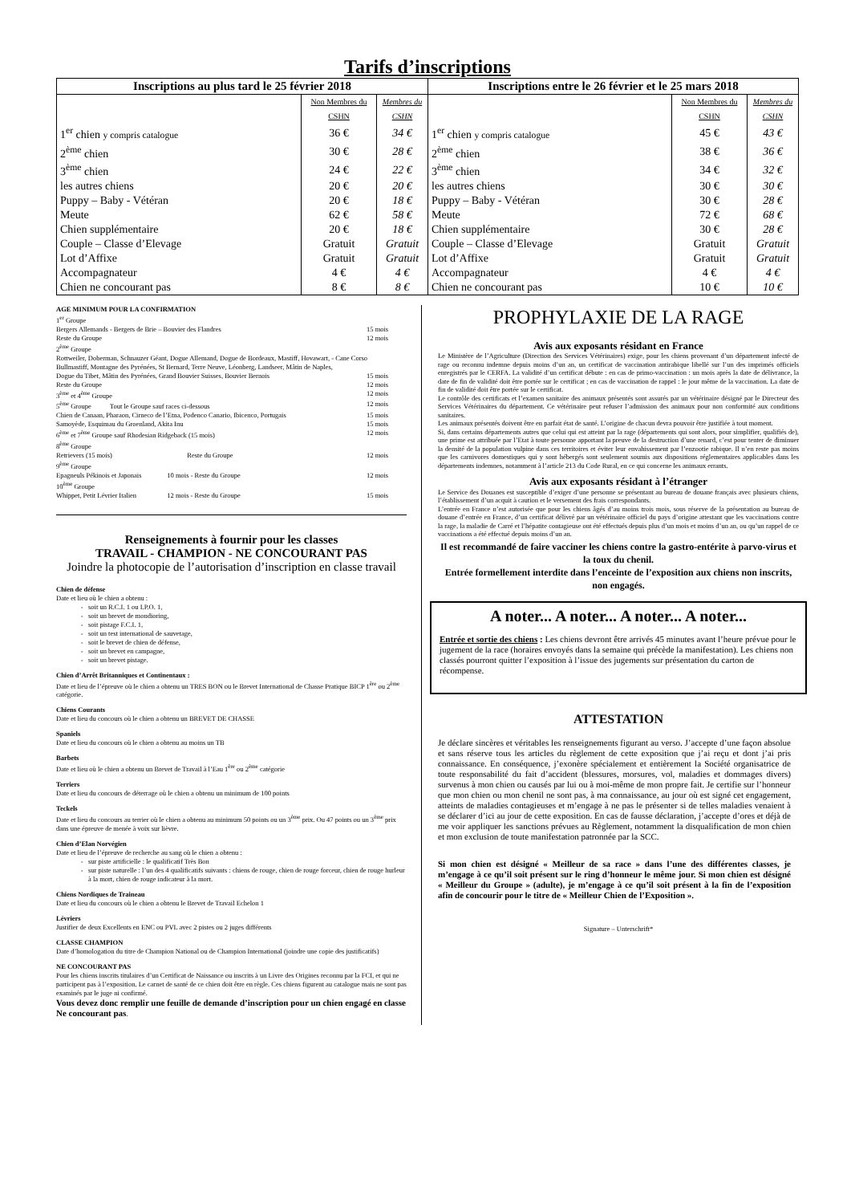Tarifs d’inscriptions
| Inscriptions au plus tard le 25 février 2018 | | |
| --- | --- | --- |
| | Non Membres du CSHN | Membres du CSHN |
| 1<sup>er</sup> chien y compris catalogue | 36 € | 34 € |
| 2<sup>ème</sup> chien | 30 € | 28 € |
| 3<sup>ème</sup> chien | 24 € | 22 € |
| les autres chiens | 20 € | 20 € |
| Puppy – Baby - Vétéran | 20 € | 18 € |
| Meute | 62 € | 58 € |
| Chien supplémentaire | 20 € | 18 € |
| Couple – Classe d’Elevage | Gratuit | Gratuit |
| Lot d’Affixe | Gratuit | Gratuit |
| Accompagnateur | 4 € | 4 € |
| Chien ne concourant pas | 8 € | 8 € |
| Inscriptions entre le 26 février et le 25 mars 2018 | | |
| --- | --- | --- |
| | Non Membres du CSHN | Membres du CSHN |
| 1<sup>er</sup> chien y compris catalogue | 45 € | 43 € |
| 2<sup>ème</sup> chien | 38 € | 36 € |
| 3<sup>ème</sup> chien | 34 € | 32 € |
| les autres chiens | 30 € | 30 € |
| Puppy – Baby - Vétéran | 30 € | 28 € |
| Meute | 72 € | 68 € |
| Chien supplémentaire | 30 € | 28 € |
| Couple – Classe d’Elevage | Gratuit | Gratuit |
| Lot d’Affixe | Gratuit | Gratuit |
| Accompagnateur | 4 € | 4 € |
| Chien ne concourant pas | 10 € | 10 € |
AGE MINIMUM POUR LA CONFIRMATION
1<sup>er</sup> Groupe
Bergers Allemands - Bergers de Brie – Bouvier des Flandres 15 mois
Reste du Groupe 12 mois
2<sup>ème</sup> Groupe
Rottweiler, Doberman, Schnauzer Géant, Dogue Allemand, Dogue de Bordeaux, Mastiff, Hovawart, - Cane Corso
Bullmastiff, Montagne des Pyrénées, St Bernard, Terre Neuve, Léonberg, Landseer, Mâtin de Naples,
Dogue du Tibet, Mâtin des Pyrénées, Grand Bouvier Suisses, Bouvier Bernois 15 mois
Reste du Groupe 12 mois
3<sup>ème</sup> et 4<sup>ème</sup> Groupe 12 mois
5<sup>ème</sup> Groupe Tout le Groupe sauf races ci-dessous 12 mois
Chien de Canaan, Pharaon, Cirneco de l’Etna, Podenco Canario, Ibicenco, Portugais 15 mois
Samoyède, Esquimau du Groenland, Akita Inu 15 mois
6<sup>ème</sup> et 7<sup>ème</sup> Groupe sauf Rhodesian Ridgeback (15 mois) 12 mois
8<sup>ème</sup> Groupe
Retrievers (15 mois) Reste du Groupe 12 mois
9<sup>ème</sup> Groupe
Epagneuls Pékinois et Japonais 10 mois - Reste du Groupe 12 mois
10<sup>ème</sup> Groupe
Whippet, Petit Lévrier Italien 12 mois - Reste du Groupe 15 mois
Renseignements à fournir pour les classes
TRAVAIL - CHAMPION - NE CONCOURANT PAS
Joindre la photocopie de l’autorisation d’inscription en classe travail
Chien de défense
Date et lieu où le chien a obtenu :
soit un R.C.I. 1 ou I.P.O. 1,
soit un brevet de mondioring,
soit pistage F.C.I. 1,
soit un test international de sauvetage,
soit le brevet de chien de défense,
soit un brevet en campagne,
soit un brevet pistage.
Chien d’Arrêt Britanniques et Continentaux :
Date et lieu de l’épreuve où le chien a obtenu un TRES BON ou le Brevet International de Chasse Pratique BICP 1<sup>ère</sup> ou 2<sup>ème</sup> catégorie.
Chiens Courants
Date et lieu du concours où le chien a obtenu un BREVET DE CHASSE
Spaniels
Date et lieu du concours où le chien a obtenu au moins un TB
Barbets
Date et lieu où le chien a obtenu un Brevet de Travail à l’Eau 1<sup>ère</sup> ou 2<sup>ème</sup> catégorie
Terriers
Date et lieu du concours de déterrage où le chien a obtenu un minimum de 100 points
Teckels
Date et lieu du concours au terrier où le chien a obtenu au minimum 50 points ou un 3<sup>ème</sup> prix. Ou 47 points ou un 3<sup>ème</sup> prix dans une épreuve de menée à voix sur lièvre.
Chien d’Elan Norvégien
Date et lieu de l’épreuve de recherche au sang où le chien a obtenu :
sur piste artificielle : le qualificatif Très Bon
sur piste naturelle : l’un des 4 qualificatifs suivants : chiens de rouge, chien de rouge forceur, chien de rouge hurleur à la mort, chien de rouge indicateur à la mort.
Chiens Nordiques de Traineau
Date et lieu du concours où le chien a obtenu le Brevet de Travail Echelon 1
Lévriers
Justifier de deux Excellents en ENC ou PVL avec 2 pistes ou 2 juges différents
CLASSE CHAMPION
Date d’homologation du titre de Champion National ou de Champion International (joindre une copie des justificatifs)
NE CONCOURANT PAS
Pour les chiens inscrits titulaires d’un Certificat de Naissance ou inscrits à un Livre des Origines reconnu par la FCI, et qui ne participent pas à l’exposition. Le carnet de santé de ce chien doit être en règle. Ces chiens figurent au catalogue mais ne sont pas examinés par le juge ni confirmé.
Vous devez donc remplir une feuille de demande d’inscription pour un chien engagé en classe Ne concourant pas.
PROPHYLAXIE DE LA RAGE
Avis aux exposants résidant en France
Le Ministère de l’Agriculture (Direction des Services Vétérinaires) exige, pour les chiens provenant d’un département infecté de rage ou reconnu indemne depuis moins d’un an, un certificat de vaccination antirabique libellé sur l’un des imprimés officiels enregistrés par le CERFA. La validité d’un certificat débute : en cas de primo-vaccination : un mois après la date de délivrance, la date de fin de validité doit être portée sur le certificat ; en cas de vaccination de rappel : le jour même de la vaccination. La date de fin de validité doit être portée sur le certificat.
Le contrôle des certificats et l’examen sanitaire des animaux présentés sont assurés par un vétérinaire désigné par le Directeur des Services Vétérinaires du département. Ce vétérinaire peut refuser l’admission des animaux pour non conformité aux conditions sanitaires.
Les animaux présentés doivent être en parfait état de santé. L’origine de chacun devra pouvoir être justifiée à tout moment.
Si, dans certains départements autres que celui qui est atteint par la rage (départements qui sont alors, pour simplifier, qualifiés de), une prime est attribuée par l’Etat à toute personne apportant la preuve de la destruction d’une renard, c’est pour tenter de diminuer la densité de la population vulpine dans ces territoires et éviter leur envahissement par l’enzootie rabique. Il n’en reste pas moins que les carnivores domestiques qui y sont hébergés sont seulement soumis aux dispositions réglementaires applicables dans les départements indemnes, notamment à l’article 213 du Code Rural, en ce qui concerne les animaux errants.
Avis aux exposants résidant à l’étranger
Le Service des Douanes est susceptible d’exiger d’une personne se présentant au bureau de douane français avec plusieurs chiens, l’établissement d’un acquit à caution et le versement des frais correspondants.
L’entrée en France n’est autorisée que pour les chiens âgés d’au moins trois mois, sous réserve de la présentation au bureau de douane d’entrée en France, d’un certificat délivré par un vétérinaire officiel du pays d’origine attestant que les vaccinations contre la rage, la maladie de Carré et l’hépatite contagieuse ont été effectués depuis plus d’un mois et moins d’un an, ou qu’un rappel de ce vaccinations a été effectué depuis moins d’un an.
Il est recommandé de faire vacciner les chiens contre la gastro-entérite à parvo-virus et la toux du chenil.
Entrée formellement interdite dans l’enceinte de l’exposition aux chiens non inscrits, non engagés.
A noter... A noter... A noter... A noter...
Entrée et sortie des chiens : Les chiens devront être arrivés 45 minutes avant l’heure prévue pour le jugement de la race (horaires envoyés dans la semaine qui précède la manifestation). Les chiens non classés pourront quitter l’exposition à l’issue des jugements sur présentation du carton de récompense.
ATTESTATION
Je déclare sincères et véritables les renseignements figurant au verso. J’accepte d’une façon absolue et sans réserve tous les articles du règlement de cette exposition que j’ai reçu et dont j’ai pris connaissance. En conséquence, j’exonère spécialement et entièrement la Société organisatrice de toute responsabilité du fait d’accident (blessures, morsures, vol, maladies et dommages divers) survenus à mon chien ou causés par lui ou à moi-même de mon propre fait. Je certifie sur l’honneur que mon chien ou mon chenil ne sont pas, à ma connaissance, au jour où est signé cet engagement, atteints de maladies contagieuses et m’engage à ne pas le présenter si de telles maladies venaient à se déclarer d’ici au jour de cette exposition. En cas de fausse déclaration, j’accepte d’ores et déjà de me voir appliquer les sanctions prévues au Règlement, notamment la disqualification de mon chien et mon exclusion de toute manifestation patronnée par la SCC.
Si mon chien est désigné « Meilleur de sa race » dans l’une des différentes classes, je m’engage à ce qu’il soit présent sur le ring d’honneur le même jour. Si mon chien est désigné « Meilleur du Groupe » (adulte), je m’engage à ce qu’il soit présent à la fin de l’exposition afin de concourir pour le titre de « Meilleur Chien de l’Exposition ».
Signature – Unterschrift*